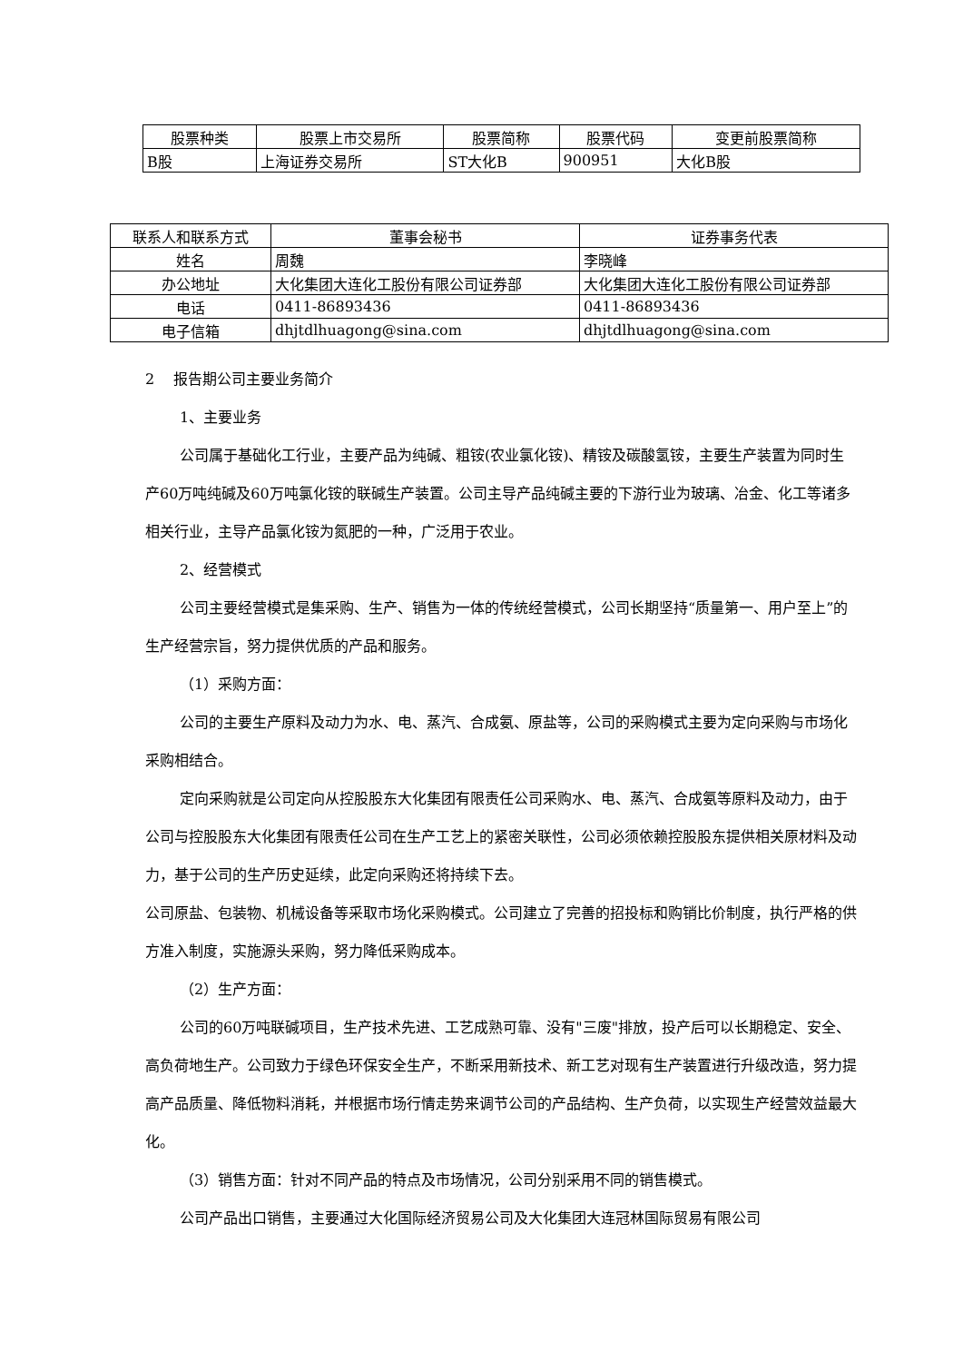| 股票种类 | 股票上市交易所 | 股票简称 | 股票代码 | 变更前股票简称 |
| --- | --- | --- | --- | --- |
| B股 | 上海证券交易所 | ST大化B | 900951 | 大化B股 |
| 联系人和联系方式 | 董事会秘书 | 证券事务代表 |
| 姓名 | 周魏 | 李晓峰 |
| 办公地址 | 大化集团大连化工股份有限公司证券部 | 大化集团大连化工股份有限公司证券部 |
| 电话 | 0411-86893436 | 0411-86893436 |
| 电子信箱 | dhjtdlhuagong@sina.com | dhjtdlhuagong@sina.com |
2 报告期公司主要业务简介
1、主要业务
公司属于基础化工行业，主要产品为纯碱、粗铵(农业氯化铵)、精铵及碳酸氢铵，主要生产装置为同时生产60万吨纯碱及60万吨氯化铵的联碱生产装置。公司主导产品纯碱主要的下游行业为玻璃、冶金、化工等诸多相关行业，主导产品氯化铵为氮肥的一种，广泛用于农业。
2、经营模式
公司主要经营模式是集采购、生产、销售为一体的传统经营模式，公司长期坚持“质量第一、用户至上”的生产经营宗旨，努力提供优质的产品和服务。
（1）采购方面：
公司的主要生产原料及动力为水、电、蒸汽、合成氨、原盐等，公司的采购模式主要为定向采购与市场化采购相结合。
定向采购就是公司定向从控股股东大化集团有限责任公司采购水、电、蒸汽、合成氨等原料及动力，由于公司与控股股东大化集团有限责任公司在生产工艺上的紧密关联性，公司必须依赖控股股东提供相关原材料及动力，基于公司的生产历史延续，此定向采购还将持续下去。
公司原盐、包装物、机械设备等采取市场化采购模式。公司建立了完善的招投标和购销比价制度，执行严格的供方准入制度，实施源头采购，努力降低采购成本。
（2）生产方面：
公司的60万吨联碱项目，生产技术先进、工艺成熟可靠、没有"三废"排放，投产后可以长期稳定、安全、高负荷地生产。公司致力于绿色环保安全生产，不断采用新技术、新工艺对现有生产装置进行升级改造，努力提高产品质量、降低物料消耗，并根据市场行情走势来调节公司的产品结构、生产负荷，以实现生产经营效益最大化。
（3）销售方面：针对不同产品的特点及市场情况，公司分别采用不同的销售模式。
公司产品出口销售，主要通过大化国际经济贸易公司及大化集团大连冠林国际贸易有限公司